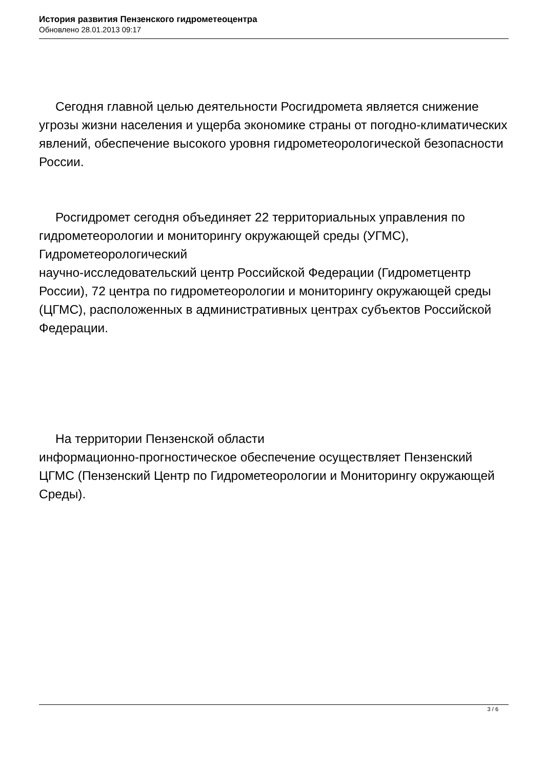История развития Пензенского гидрометеоцентра
Обновлено 28.01.2013 09:17
Сегодня главной целью деятельности Росгидромета является снижение угрозы жизни населения и ущерба экономике страны от погодно-климатических явлений, обеспечение высокого уровня гидрометеорологической безопасности России.
Росгидромет сегодня объединяет 22 территориальных управления по гидрометеорологии и мониторингу окружающей среды (УГМС), Гидрометеорологический
научно-исследовательский центр Российской Федерации (Гидрометцентр России), 72 центра по гидрометеорологии и мониторингу окружающей среды (ЦГМС), расположенных в административных центрах субъектов Российской Федерации.
На территории Пензенской области
информационно-прогностическое обеспечение осуществляет Пензенский ЦГМС (Пензенский Центр по Гидрометеорологии и Мониторингу окружающей Среды).
3 / 6